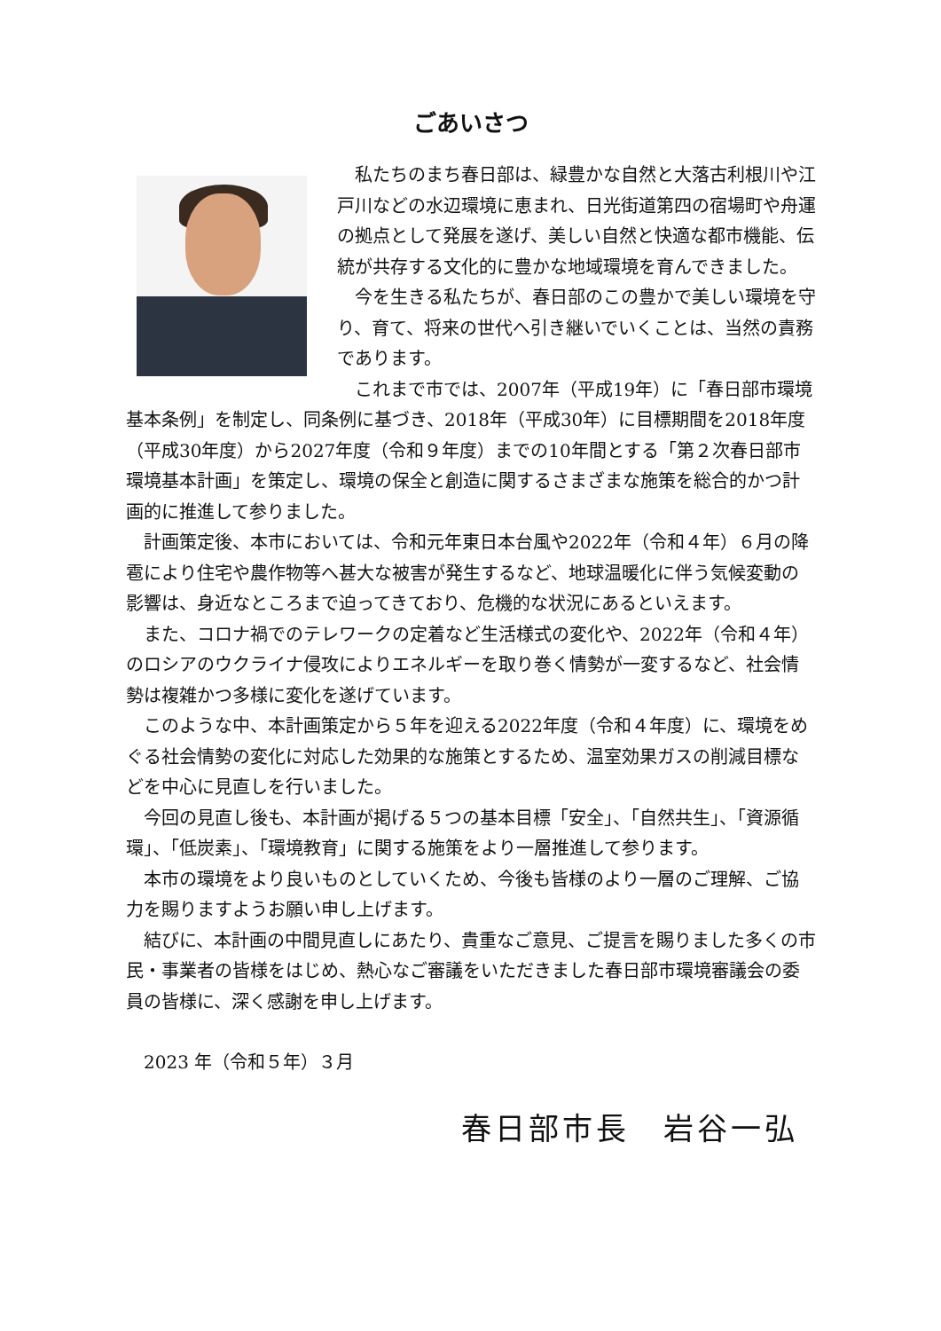ごあいさつ
私たちのまち春日部は、緑豊かな自然と大落古利根川や江戸川などの水辺環境に恵まれ、日光街道第四の宿場町や舟運の拠点として発展を遂げ、美しい自然と快適な都市機能、伝統が共存する文化的に豊かな地域環境を育んできました。
今を生きる私たちが、春日部のこの豊かで美しい環境を守り、育て、将来の世代へ引き継いでいくことは、当然の責務であります。
これまで市では、2007年（平成19年）に「春日部市環境基本条例」を制定し、同条例に基づき、2018年（平成30年）に目標期間を2018年度（平成30年度）から2027年度（令和９年度）までの10年間とする「第２次春日部市環境基本計画」を策定し、環境の保全と創造に関するさまざまな施策を総合的かつ計画的に推進して参りました。
計画策定後、本市においては、令和元年東日本台風や2022年（令和４年）６月の降雹により住宅や農作物等へ甚大な被害が発生するなど、地球温暖化に伴う気候変動の影響は、身近なところまで迫ってきており、危機的な状況にあるといえます。
また、コロナ禍でのテレワークの定着など生活様式の変化や、2022年（令和４年）のロシアのウクライナ侵攻によりエネルギーを取り巻く情勢が一変するなど、社会情勢は複雑かつ多様に変化を遂げています。
このような中、本計画策定から５年を迎える2022年度（令和４年度）に、環境をめぐる社会情勢の変化に対応した効果的な施策とするため、温室効果ガスの削減目標などを中心に見直しを行いました。
今回の見直し後も、本計画が掲げる５つの基本目標「安全」、「自然共生」、「資源循環」、「低炭素」、「環境教育」に関する施策をより一層推進して参ります。
本市の環境をより良いものとしていくため、今後も皆様のより一層のご理解、ご協力を賜りますようお願い申し上げます。
結びに、本計画の中間見直しにあたり、貴重なご意見、ご提言を賜りました多くの市民・事業者の皆様をはじめ、熱心なご審議をいただきました春日部市環境審議会の委員の皆様に、深く感謝を申し上げます。
2023 年（令和５年）３月
春日部市長　岩谷一弘